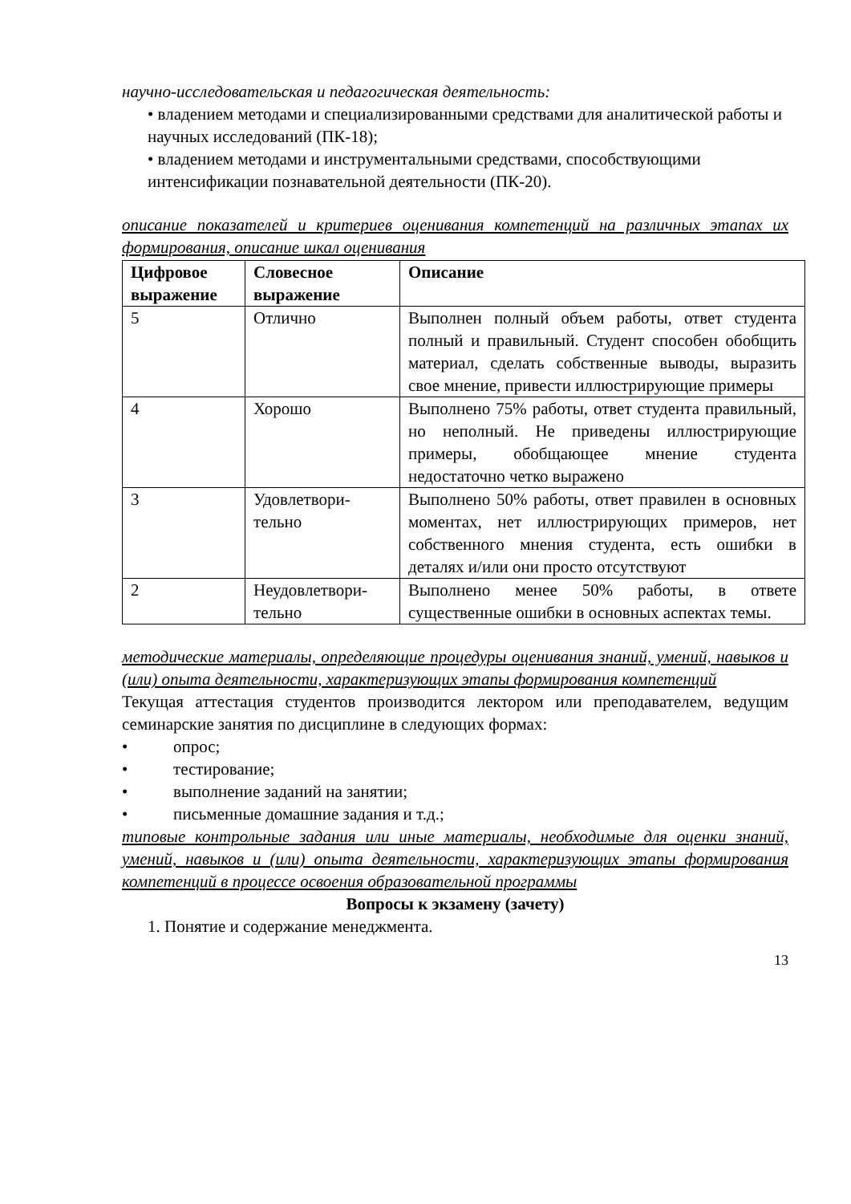научно-исследовательская и педагогическая деятельность:
• владением методами и специализированными средствами для аналитической работы и научных исследований (ПК-18);
• владением методами и инструментальными средствами, способствующими интенсификации познавательной деятельности (ПК-20).
описание показателей и критериев оценивания компетенций на различных этапах их формирования, описание шкал оценивания
| Цифровое выражение | Словесное выражение | Описание |
| 5 | Отлично | Выполнен полный объем работы, ответ студента полный и правильный. Студент способен обобщить материал, сделать собственные выводы, выразить свое мнение, привести иллюстрирующие примеры |
| 4 | Хорошо | Выполнено 75% работы, ответ студента правильный, но неполный. Не приведены иллюстрирующие примеры, обобщающее мнение студента недостаточно четко выражено |
| 3 | Удовлетвори-тельно | Выполнено 50% работы, ответ правилен в основных моментах, нет иллюстрирующих примеров, нет собственного мнения студента, есть ошибки в деталях и/или они просто отсутствуют |
| 2 | Неудовлетвори-тельно | Выполнено менее 50% работы, в ответе существенные ошибки в основных аспектах темы. |
методические материалы, определяющие процедуры оценивания знаний, умений, навыков и (или) опыта деятельности, характеризующих этапы формирования компетенций
Текущая аттестация студентов производится лектором или преподавателем, ведущим семинарские занятия по дисциплине в следующих формах:
• опрос;
• тестирование;
• выполнение заданий на занятии;
• письменные домашние задания и т.д.;
типовые контрольные задания или иные материалы, необходимые для оценки знаний, умений, навыков и (или) опыта деятельности, характеризующих этапы формирования компетенций в процессе освоения образовательной программы
Вопросы к экзамену (зачету)
1. Понятие и содержание менеджмента.
13